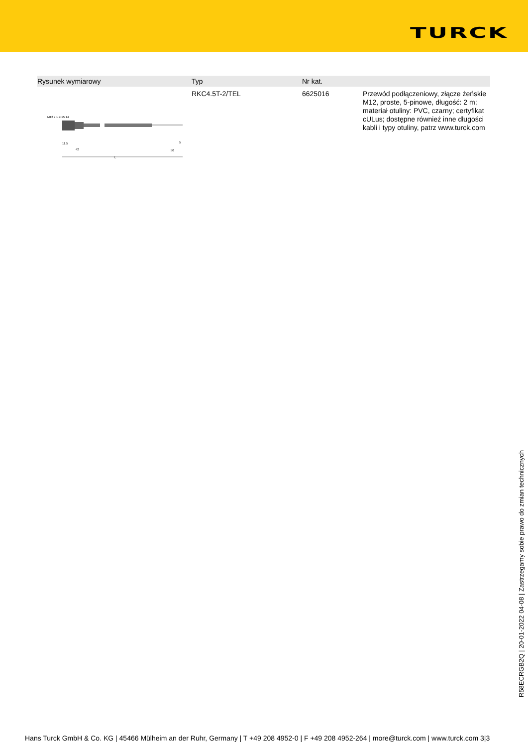TURCK
| Rysunek wymiarowy | Typ | Nr kat. | |
| --- | --- | --- | --- |
| M12 x 1 ø 15 14 L 42 11.5 50 5 | RKC4.5T-2/TEL | 6625016 | Przewód podłączeniowy, złącze żeńskie M12, proste, 5-pinowe, długość: 2 m; materiał otuliny: PVC, czarny; certyfikat cULus; dostępne również inne długości kabli i typy otuliny, patrz www.turck.com |
R58ECRGB2Q | 20-01-2022 04-08 | Zastrzegamy sobie prawo do zmian technicznych
Hans Turck GmbH & Co. KG | 45466 Mülheim an der Ruhr, Germany | T +49 208 4952-0 | F +49 208 4952-264 | more@turck.com | www.turck.com 3|3